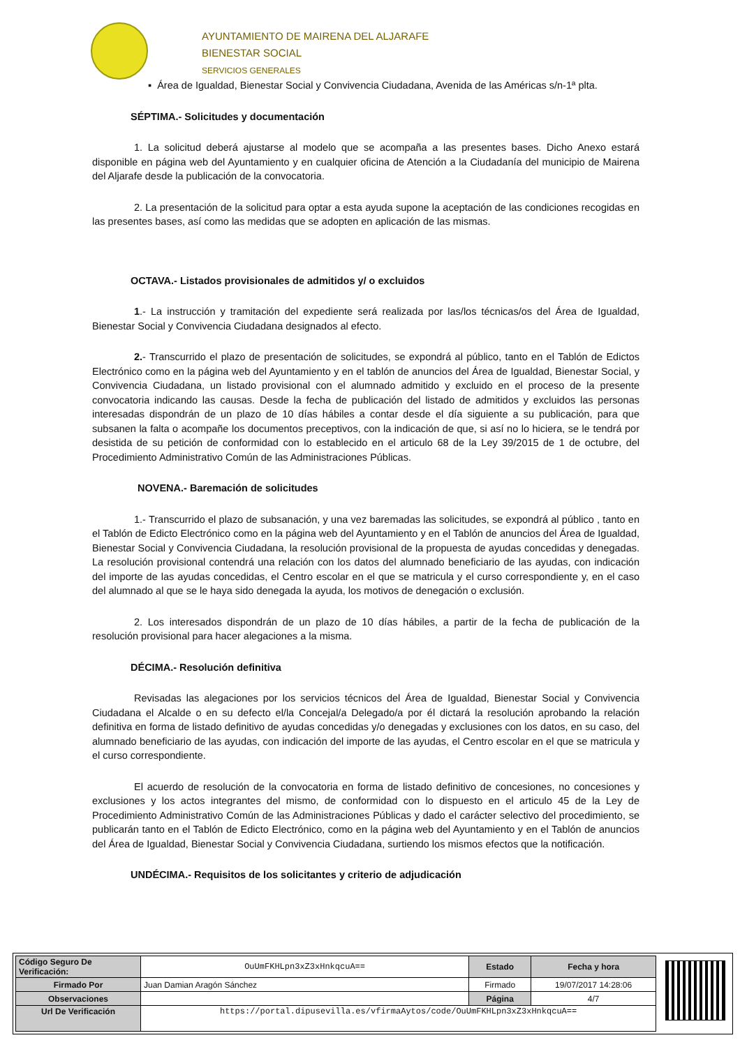AYUNTAMIENTO DE MAIRENA DEL ALJARAFE
BIENESTAR SOCIAL
SERVICIOS GENERALES
▪ Área de Igualdad, Bienestar Social y Convivencia Ciudadana, Avenida de las Américas s/n-1ª plta.
SÉPTIMA.- Solicitudes y documentación
1. La solicitud deberá ajustarse al modelo que se acompaña a las presentes bases. Dicho Anexo estará disponible en página web del Ayuntamiento y en cualquier oficina de Atención a la Ciudadanía del municipio de Mairena del Aljarafe desde la publicación de la convocatoria.
2. La presentación de la solicitud para optar a esta ayuda supone la aceptación de las condiciones recogidas en las presentes bases, así como las medidas que se adopten en aplicación de las mismas.
OCTAVA.- Listados provisionales de admitidos y/ o excluidos
1.- La instrucción y tramitación del expediente será realizada por las/los técnicas/os del Área de Igualdad, Bienestar Social y Convivencia Ciudadana designados al efecto.
2.- Transcurrido el plazo de presentación de solicitudes, se expondrá al público, tanto en el Tablón de Edictos Electrónico como en la página web del Ayuntamiento y en el tablón de anuncios del Área de Igualdad, Bienestar Social, y Convivencia Ciudadana, un listado provisional con el alumnado admitido y excluido en el proceso de la presente convocatoria indicando las causas. Desde la fecha de publicación del listado de admitidos y excluidos las personas interesadas dispondrán de un plazo de 10 días hábiles a contar desde el día siguiente a su publicación, para que subsanen la falta o acompañe los documentos preceptivos, con la indicación de que, si así no lo hiciera, se le tendrá por desistida de su petición de conformidad con lo establecido en el articulo 68 de la Ley 39/2015 de 1 de octubre, del Procedimiento Administrativo Común de las Administraciones Públicas.
NOVENA.- Baremación de solicitudes
1.- Transcurrido el plazo de subsanación, y una vez baremadas las solicitudes, se expondrá al público , tanto en el Tablón de Edicto Electrónico como en la página web del Ayuntamiento y en el Tablón de anuncios del Área de Igualdad, Bienestar Social y Convivencia Ciudadana, la resolución provisional de la propuesta de ayudas concedidas y denegadas. La resolución provisional contendrá una relación con los datos del alumnado beneficiario de las ayudas, con indicación del importe de las ayudas concedidas, el Centro escolar en el que se matricula y el curso correspondiente y, en el caso del alumnado al que se le haya sido denegada la ayuda, los motivos de denegación o exclusión.
2. Los interesados dispondrán de un plazo de 10 días hábiles, a partir de la fecha de publicación de la resolución provisional para hacer alegaciones a la misma.
DÉCIMA.- Resolución definitiva
Revisadas las alegaciones por los servicios técnicos del Área de Igualdad, Bienestar Social y Convivencia Ciudadana el Alcalde o en su defecto el/la Concejal/a Delegado/a por él dictará la resolución aprobando la relación definitiva en forma de listado definitivo de ayudas concedidas y/o denegadas y exclusiones con los datos, en su caso, del alumnado beneficiario de las ayudas, con indicación del importe de las ayudas, el Centro escolar en el que se matricula y el curso correspondiente.
El acuerdo de resolución de la convocatoria en forma de listado definitivo de concesiones, no concesiones y exclusiones y los actos integrantes del mismo, de conformidad con lo dispuesto en el articulo 45 de la Ley de Procedimiento Administrativo Común de las Administraciones Públicas y dado el carácter selectivo del procedimiento, se publicarán tanto en el Tablón de Edicto Electrónico, como en la página web del Ayuntamiento y en el Tablón de anuncios del Área de Igualdad, Bienestar Social y Convivencia Ciudadana, surtiendo los mismos efectos que la notificación.
UNDÉCIMA.- Requisitos de los solicitantes y criterio de adjudicación
| Código Seguro De Verificación: | OuUmFKHLpn3xZ3xHnkqcuA== | Estado | Fecha y hora |
| Firmado Por | Juan Damian Aragón Sánchez | Firmado | 19/07/2017 14:28:06 |
| Observaciones | | Página | 4/7 |
| Url De Verificación | https://portal.dipusevilla.es/vfirmaAytos/code/OuUmFKHLpn3xZ3xHnkqcuA== | | |